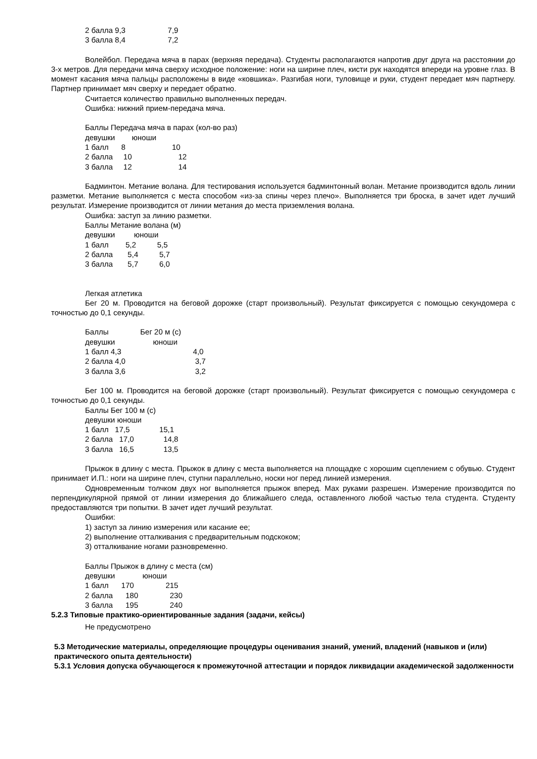2 балла 9,3 7,9 3 балла 8,4 7,2
Волейбол. Передача мяча в парах (верхняя передача). Студенты располагаются напротив друг друга на расстоянии до 3-х метров. Для передачи мяча сверху исходное положение: ноги на ширине плеч, кисти рук находятся впереди на уровне глаз. В момент касания мяча пальцы расположены в виде «ковшика». Разгибая ноги, туловище и руки, студент передает мяч партнеру. Партнер принимает мяч сверху и передает обратно.
Считается количество правильно выполненных передач.
Ошибка: нижний прием-передача мяча.
Баллы Передача мяча в парах (кол-во раз) девушки юноши 1 балл 8 10 2 балла 10 12 3 балла 12 14
Бадминтон. Метание волана. Для тестирования используется бадминтонный волан. Метание производится вдоль линии разметки. Метание выполняется с места способом «из-за спины через плечо». Выполняется три броска, в зачет идет лучший результат. Измерение производится от линии метания до места приземления волана.
Ошибка: заступ за линию разметки. Баллы Метание волана (м) девушки юноши 1 балл 5,2 5,5 2 балла 5,4 5,7 3 балла 5,7 6,0
Легкая атлетика
Бег 20 м. Проводится на беговой дорожке (старт произвольный). Результат фиксируется с помощью секундомера с точностью до 0,1 секунды.
Баллы Бег 20 м (с) девушки юноши 1 балл 4,3 4,0 2 балла 4,0 3,7 3 балла 3,6 3,2
Бег 100 м. Проводится на беговой дорожке (старт произвольный). Результат фиксируется с помощью секундомера с точностью до 0,1 секунды.
Баллы Бег 100 м (с) девушки юноши 1 балл 17,5 15,1 2 балла 17,0 14,8 3 балла 16,5 13,5
Прыжок в длину с места. Прыжок в длину с места выполняется на площадке с хорошим сцеплением с обувью. Студент принимает И.П.: ноги на ширине плеч, ступни параллельно, носки ног перед линией измерения.
Одновременным толчком двух ног выполняется прыжок вперед. Мах руками разрешен. Измерение производится по перпендикулярной прямой от линии измерения до ближайшего следа, оставленного любой частью тела студента. Студенту предоставляются три попытки. В зачет идет лучший результат.
Ошибки: 1) заступ за линию измерения или касание ее; 2) выполнение отталкивания с предварительным подскоком; 3) отталкивание ногами разновременно.
Баллы Прыжок в длину с места (см) девушки юноши 1 балл 170 215 2 балла 180 230 3 балла 195 240
5.2.3 Типовые практико-ориентированные задания (задачи, кейсы)
Не предусмотрено
5.3 Методические материалы, определяющие процедуры оценивания знаний, умений, владений (навыков и (или) практического опыта деятельности)
5.3.1 Условия допуска обучающегося к промежуточной аттестации и порядок ликвидации академической задолженности